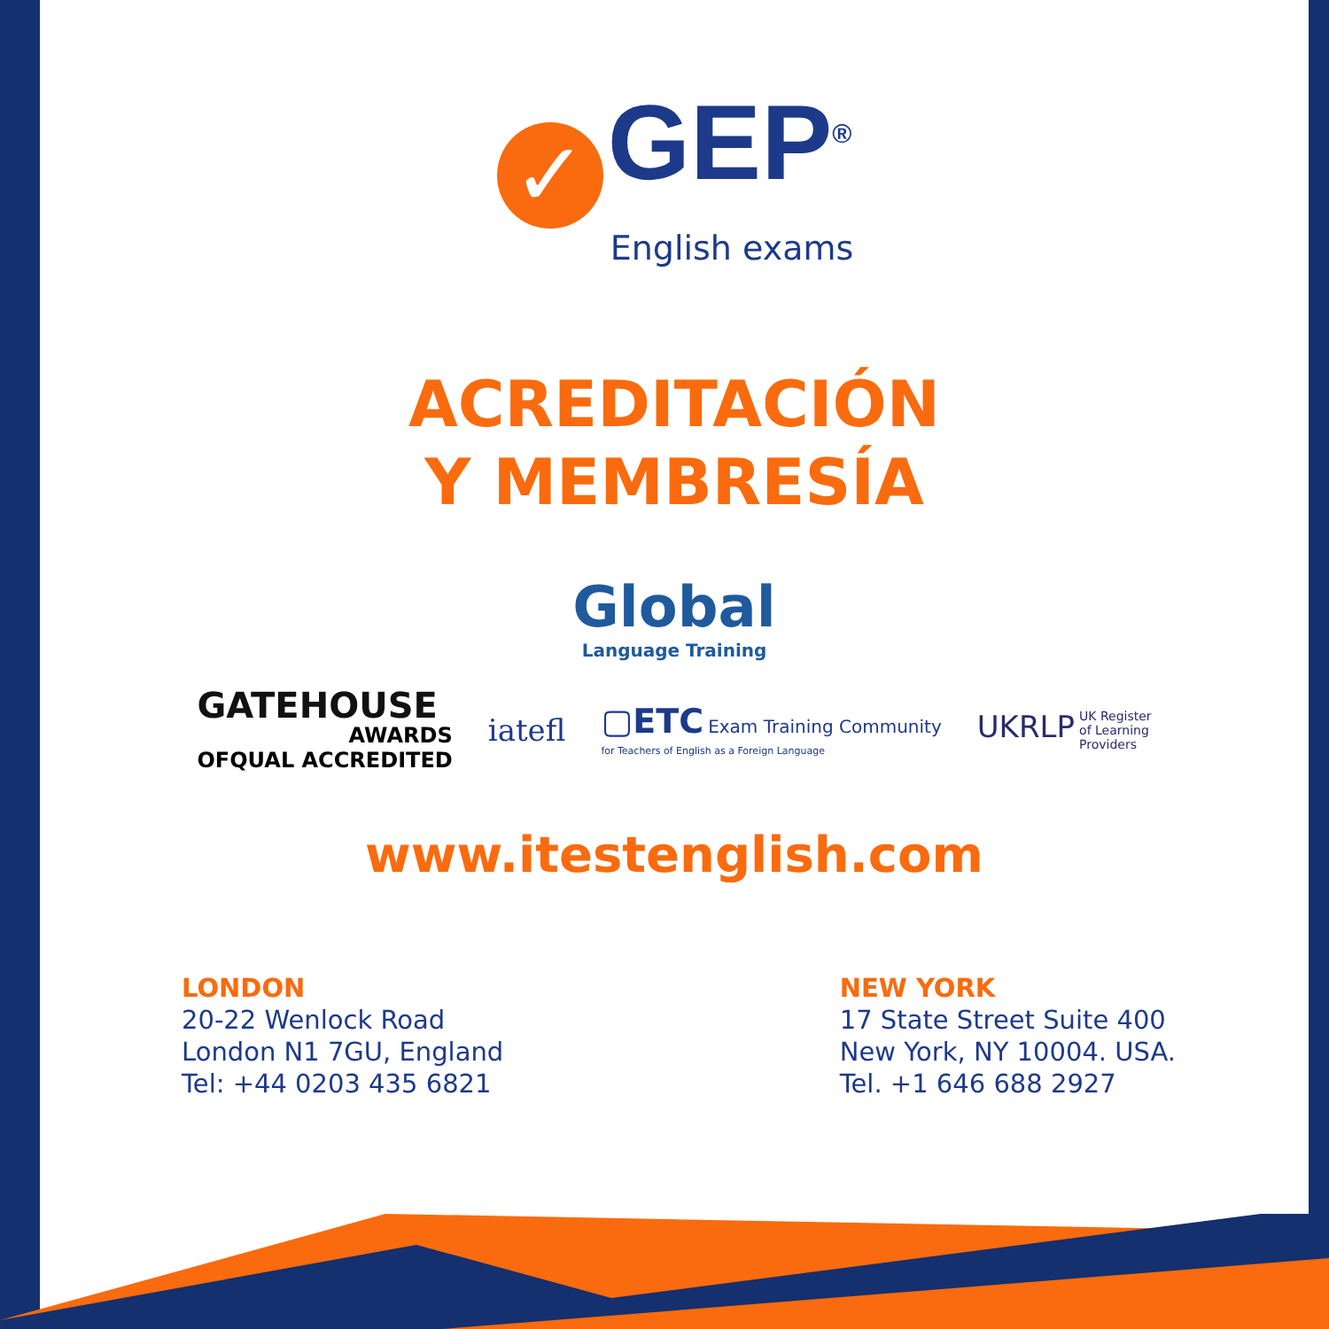✓ GEP<sup>®</sup>
English exams
ACREDITACIÓN
Y MEMBRESÍA
Global
Language Training
GATEHOUSE
AWARDS
OFQUAL ACCREDITED
iatefl
▢ETC Exam Training Community
for Teachers of English as a Foreign Language
UKRLP UK Register
of Learning
Providers
www.itestenglish.com
LONDON
20-22 Wenlock Road
London N1 7GU, England
Tel: +44 0203 435 6821
NEW YORK
17 State Street Suite 400
New York, NY 10004. USA.
Tel. +1 646 688 2927